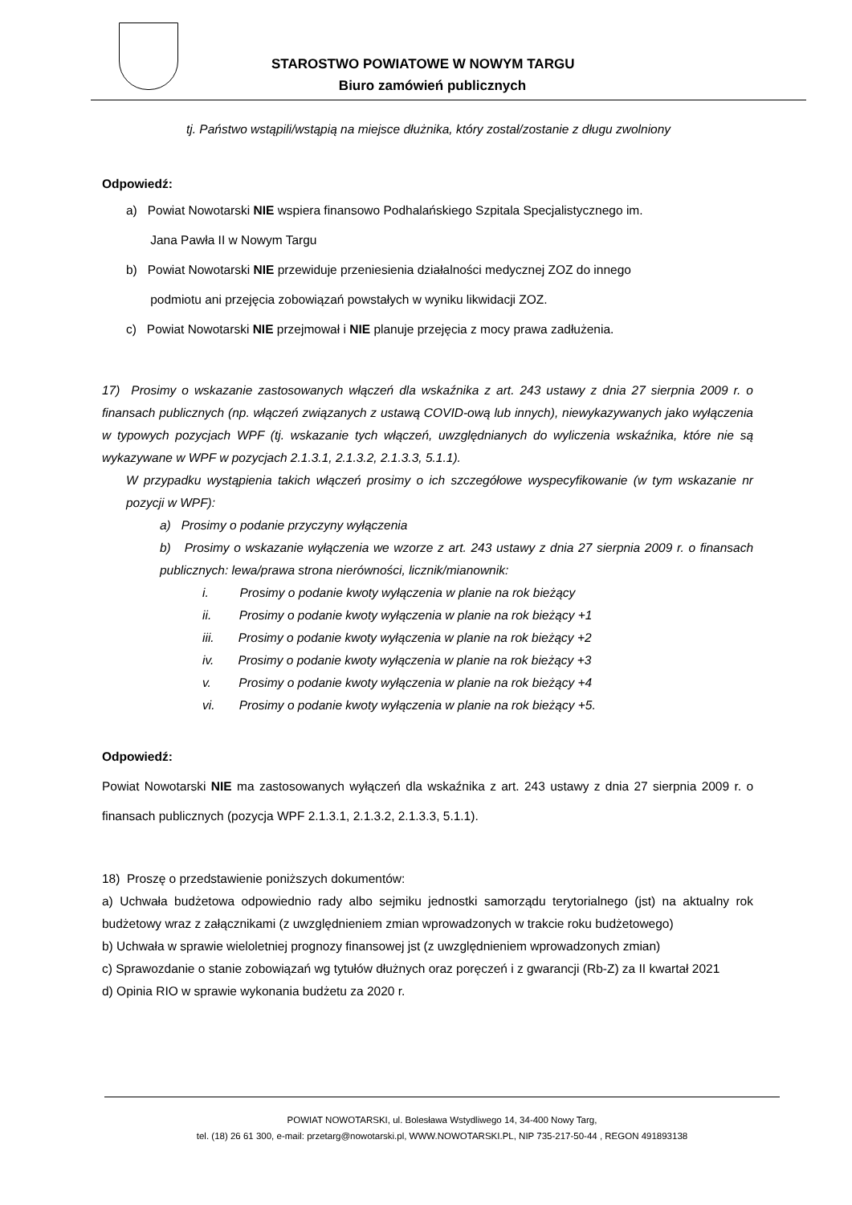STAROSTWO POWIATOWE W NOWYM TARGU
Biuro zamówień publicznych
tj. Państwo wstąpili/wstąpią na miejsce dłużnika, który został/zostanie z długu zwolniony
Odpowiedź:
a) Powiat Nowotarski NIE wspiera finansowo Podhalańskiego Szpitala Specjalistycznego im.
Jana Pawła II w Nowym Targu
b) Powiat Nowotarski NIE przewiduje przeniesienia działalności medycznej ZOZ do innego
podmiotu ani przejęcia zobowiązań powstałych w wyniku likwidacji ZOZ.
c) Powiat Nowotarski NIE przejmował i NIE planuje przejęcia z mocy prawa zadłużenia.
17) Prosimy o wskazanie zastosowanych włączeń dla wskaźnika z art. 243 ustawy z dnia 27 sierpnia 2009 r. o finansach publicznych (np. włączeń związanych z ustawą COVID-ową lub innych), niewykazywanych jako wyłączenia w typowych pozycjach WPF (tj. wskazanie tych włączeń, uwzględnianych do wyliczenia wskaźnika, które nie są wykazywane w WPF w pozycjach 2.1.3.1, 2.1.3.2, 2.1.3.3, 5.1.1).
W przypadku wystąpienia takich włączeń prosimy o ich szczegółowe wyspecyfikowanie (w tym wskazanie nr pozycji w WPF):
a) Prosimy o podanie przyczyny wyłączenia
b) Prosimy o wskazanie wyłączenia we wzorze z art. 243 ustawy z dnia 27 sierpnia 2009 r. o finansach publicznych: lewa/prawa strona nierówności, licznik/mianownik:
i. Prosimy o podanie kwoty wyłączenia w planie na rok bieżący
ii. Prosimy o podanie kwoty wyłączenia w planie na rok bieżący +1
iii. Prosimy o podanie kwoty wyłączenia w planie na rok bieżący +2
iv. Prosimy o podanie kwoty wyłączenia w planie na rok bieżący +3
v. Prosimy o podanie kwoty wyłączenia w planie na rok bieżący +4
vi. Prosimy o podanie kwoty wyłączenia w planie na rok bieżący +5.
Odpowiedź:
Powiat Nowotarski NIE ma zastosowanych wyłączeń dla wskaźnika z art. 243 ustawy z dnia 27 sierpnia 2009 r. o finansach publicznych (pozycja WPF 2.1.3.1, 2.1.3.2, 2.1.3.3, 5.1.1).
18) Proszę o przedstawienie poniższych dokumentów:
a) Uchwała budżetowa odpowiednio rady albo sejmiku jednostki samorządu terytorialnego (jst) na aktualny rok budżetowy wraz z załącznikami (z uwzględnieniem zmian wprowadzonych w trakcie roku budżetowego)
b) Uchwała w sprawie wieloletniej prognozy finansowej jst (z uwzględnieniem wprowadzonych zmian)
c) Sprawozdanie o stanie zobowiązań wg tytułów dłużnych oraz poręczeń i z gwarancji (Rb-Z) za II kwartał 2021
d) Opinia RIO w sprawie wykonania budżetu za 2020 r.
POWIAT NOWOTARSKI, ul. Bolesława Wstydliwego 14, 34-400 Nowy Targ,
tel. (18) 26 61 300, e-mail: przetarg@nowotarski.pl, WWW.NOWOTARSKI.PL, NIP 735-217-50-44 , REGON 491893138